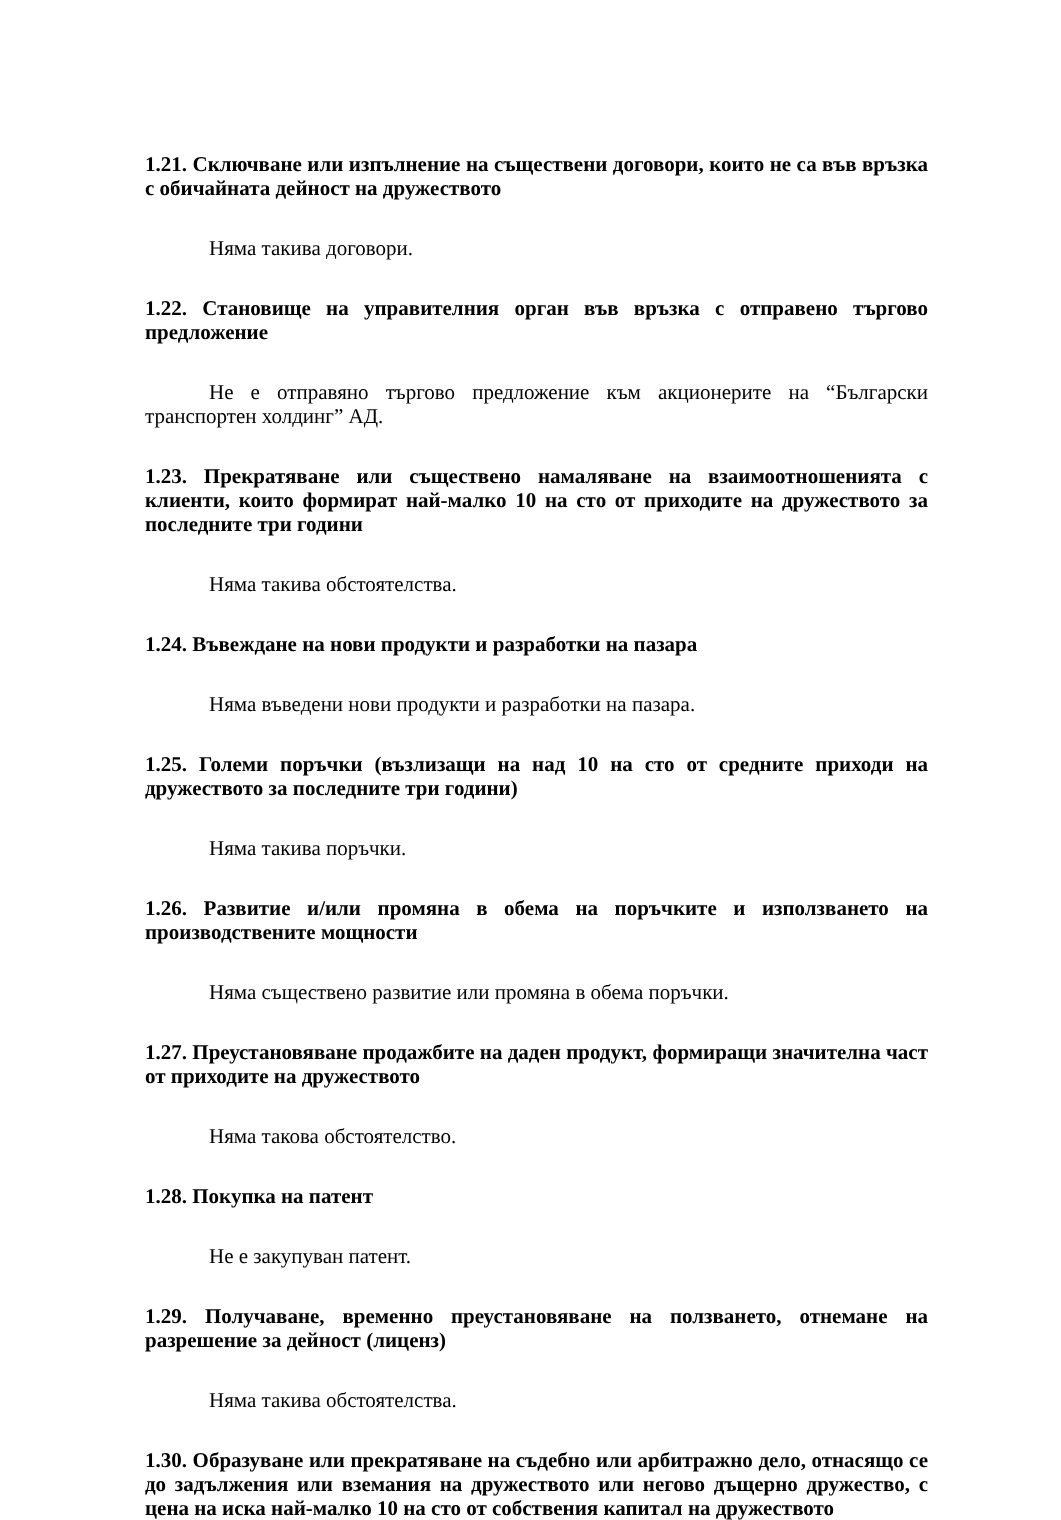1.21. Сключване или изпълнение на съществени договори, които не са във връзка с обичайната дейност на дружеството
Няма такива договори.
1.22. Становище на управителния орган във връзка с отправено търгово предложение
Не е отправяно търгово предложение към акционерите на “Български транспортен холдинг” АД.
1.23. Прекратяване или съществено намаляване на взаимоотношенията с клиенти, които формират най-малко 10 на сто от приходите на дружеството за последните три години
Няма такива обстоятелства.
1.24. Въвеждане на нови продукти и разработки на пазара
Няма въведени нови продукти и разработки на пазара.
1.25. Големи поръчки (възлизащи на над 10 на сто от средните приходи на дружеството за последните три години)
Няма такива поръчки.
1.26. Развитие и/или промяна в обема на поръчките и използването на производствените мощности
Няма съществено развитие или промяна в обема поръчки.
1.27. Преустановяване продажбите на даден продукт, формиращи значителна част от приходите на дружеството
Няма такова обстоятелство.
1.28. Покупка на патент
Не е закупуван патент.
1.29. Получаване, временно преустановяване на ползването, отнемане на разрешение за дейност (лиценз)
Няма такива обстоятелства.
1.30. Образуване или прекратяване на съдебно или арбитражно дело, отнасящо се до задължения или вземания на дружеството или негово дъщерно дружество, с цена на иска най-малко 10 на сто от собствения капитал на дружеството